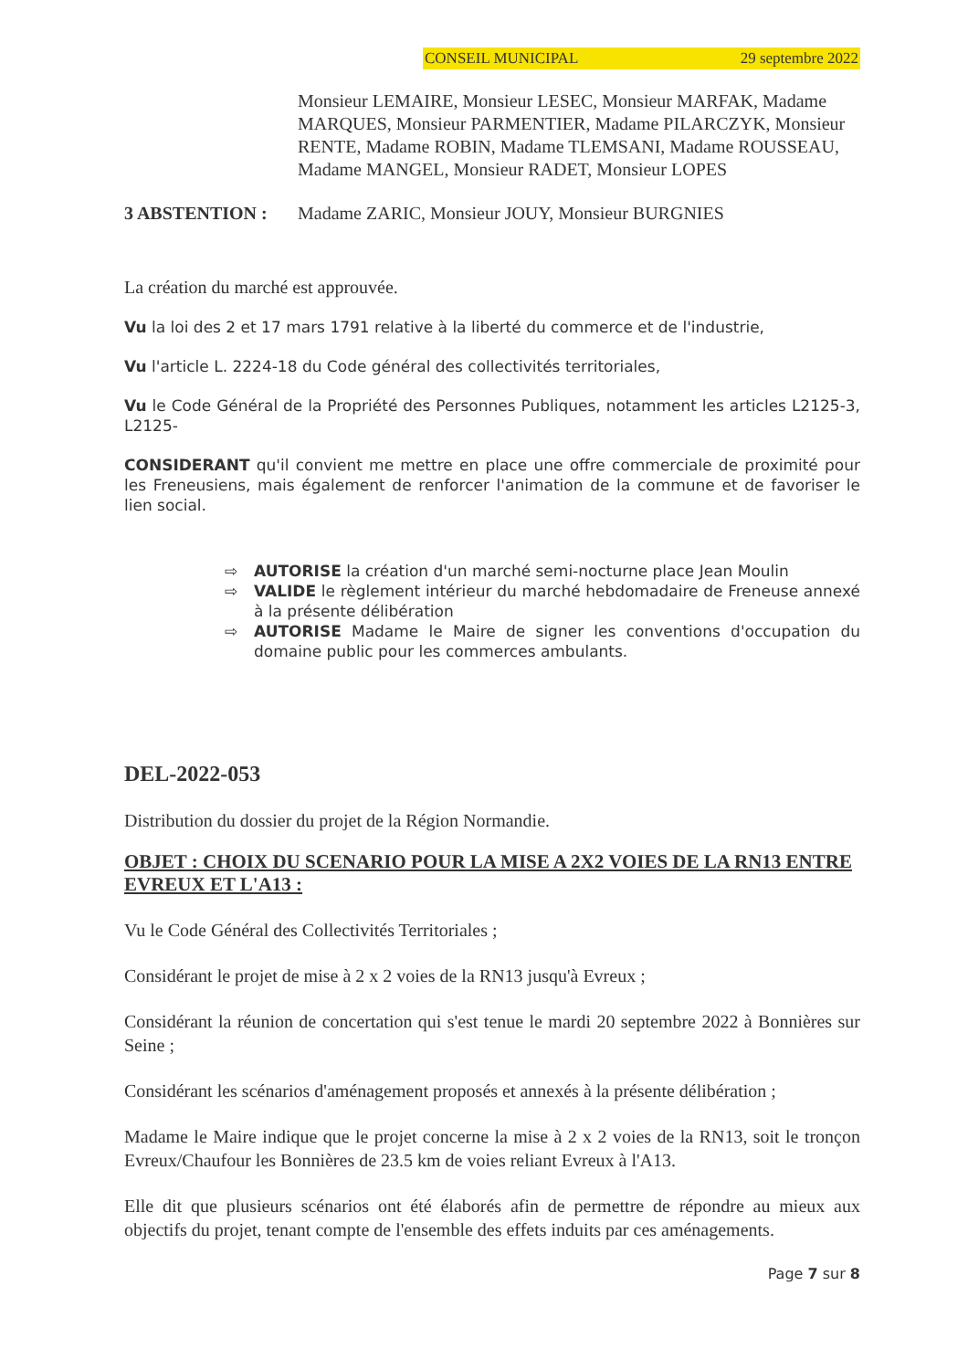CONSEIL MUNICIPAL 29 septembre 2022
Monsieur LEMAIRE, Monsieur LESEC, Monsieur MARFAK, Madame MARQUES, Monsieur PARMENTIER, Madame PILARCZYK, Monsieur RENTE, Madame ROBIN, Madame TLEMSANI, Madame ROUSSEAU, Madame MANGEL, Monsieur RADET, Monsieur LOPES
3 ABSTENTION : Madame ZARIC, Monsieur JOUY, Monsieur BURGNIES
La création du marché est approuvée.
Vu la loi des 2 et 17 mars 1791 relative à la liberté du commerce et de l'industrie,
Vu l'article L. 2224-18 du Code général des collectivités territoriales,
Vu le Code Général de la Propriété des Personnes Publiques, notamment les articles L2125-3, L2125-
CONSIDERANT qu'il convient me mettre en place une offre commerciale de proximité pour les Freneusiens, mais également de renforcer l'animation de la commune et de favoriser le lien social.
⇨ AUTORISE la création d'un marché semi-nocturne place Jean Moulin
⇨ VALIDE le règlement intérieur du marché hebdomadaire de Freneuse annexé à la présente délibération
⇨ AUTORISE Madame le Maire de signer les conventions d'occupation du domaine public pour les commerces ambulants.
DEL-2022-053
Distribution du dossier du projet de la Région Normandie.
OBJET : CHOIX DU SCENARIO POUR LA MISE A 2X2 VOIES DE LA RN13 ENTRE EVREUX ET L'A13 :
Vu le Code Général des Collectivités Territoriales ;
Considérant le projet de mise à 2 x 2 voies de la RN13 jusqu'à Evreux ;
Considérant la réunion de concertation qui s'est tenue le mardi 20 septembre 2022 à Bonnières sur Seine ;
Considérant les scénarios d'aménagement proposés et annexés à la présente délibération ;
Madame le Maire indique que le projet concerne la mise à 2 x 2 voies de la RN13, soit le tronçon Evreux/Chaufour les Bonnières de 23.5 km de voies reliant Evreux à l'A13.
Elle dit que plusieurs scénarios ont été élaborés afin de permettre de répondre au mieux aux objectifs du projet, tenant compte de l'ensemble des effets induits par ces aménagements.
Page 7 sur 8